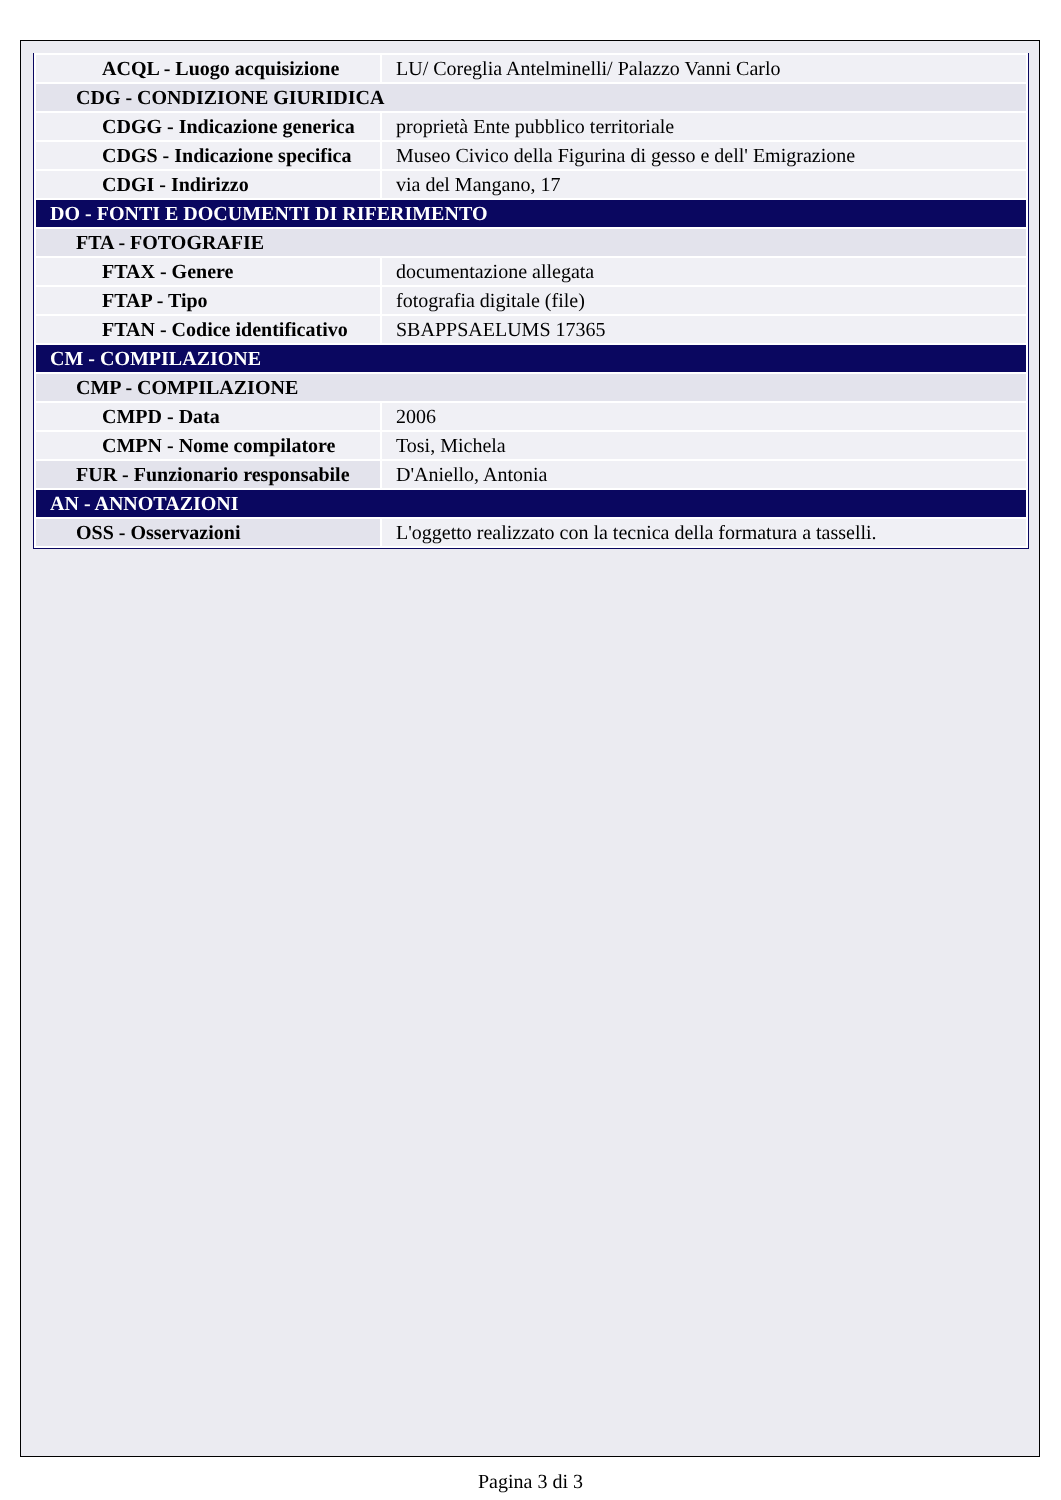| ACQL - Luogo acquisizione | LU/ Coreglia Antelminelli/ Palazzo Vanni Carlo |
| CDG - CONDIZIONE GIURIDICA | |
| CDGG - Indicazione generica | proprietà Ente pubblico territoriale |
| CDGS - Indicazione specifica | Museo Civico della Figurina di gesso e dell' Emigrazione |
| CDGI - Indirizzo | via del Mangano, 17 |
| DO - FONTI E DOCUMENTI DI RIFERIMENTO | |
| FTA - FOTOGRAFIE | |
| FTAX - Genere | documentazione allegata |
| FTAP - Tipo | fotografia digitale (file) |
| FTAN - Codice identificativo | SBAPPSAELUMS 17365 |
| CM - COMPILAZIONE | |
| CMP - COMPILAZIONE | |
| CMPD - Data | 2006 |
| CMPN - Nome compilatore | Tosi, Michela |
| FUR - Funzionario responsabile | D'Aniello, Antonia |
| AN - ANNOTAZIONI | |
| OSS - Osservazioni | L'oggetto realizzato con la tecnica della formatura a tasselli. |
Pagina 3 di 3